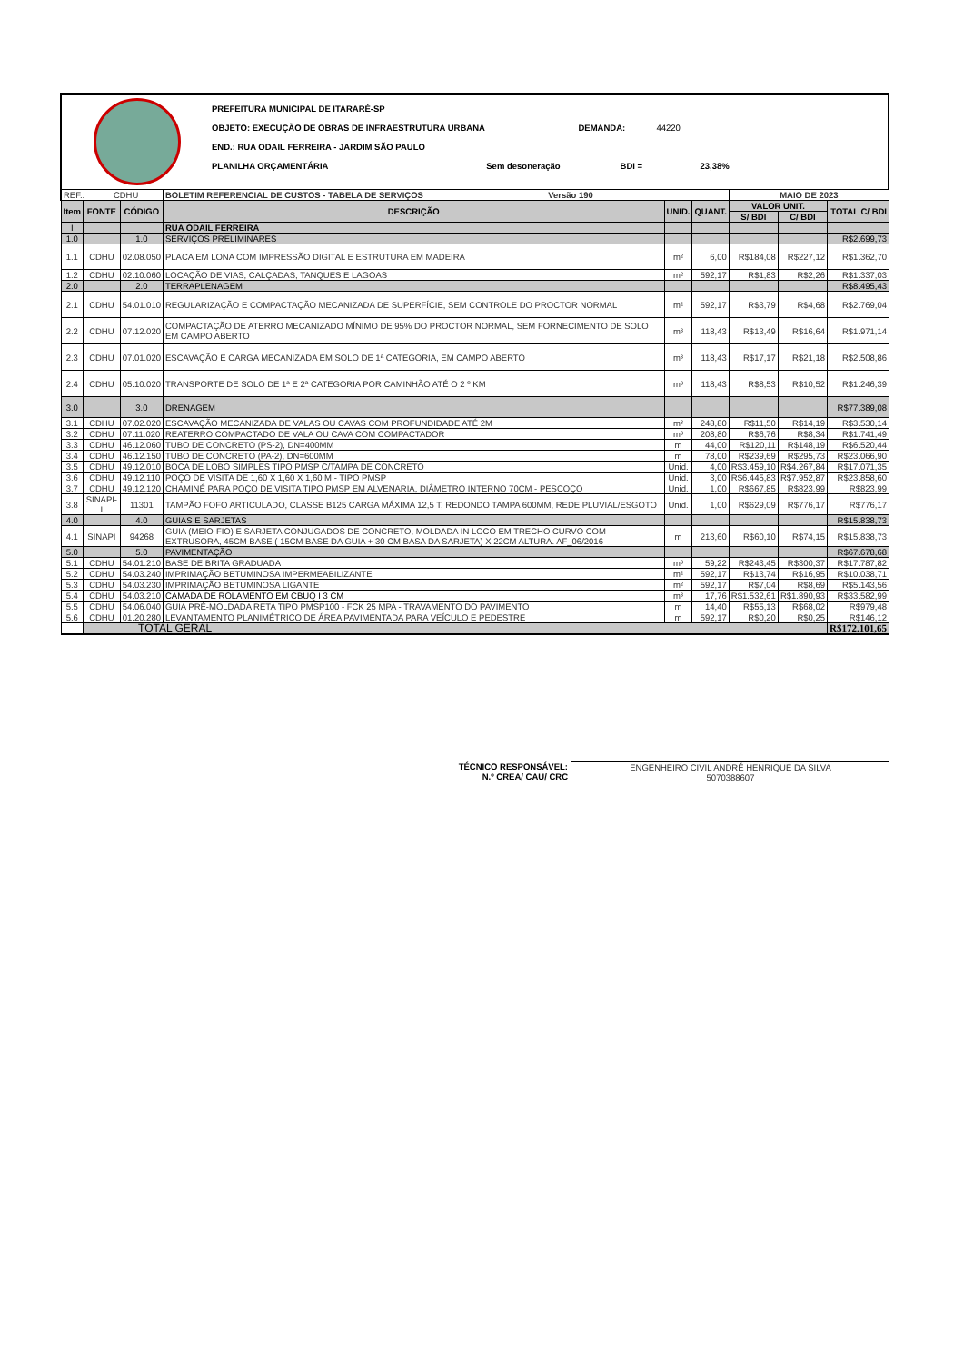PREFEITURA MUNICIPAL DE ITARARÉ-SP
OBJETO: EXECUÇÃO DE OBRAS DE INFRAESTRUTURA URBANA DEMANDA: 44220
END.: RUA ODAIL FERREIRA - JARDIM SÃO PAULO
PLANILHA ORÇAMENTÁRIA Sem desoneração BDI = 23,38%
| REF.: CDHU | | | BOLETIM REFERENCIAL DE CUSTOS - TABELA DE SERVIÇOS Versão 190 | | | MAIO DE 2023 | | |
| Item | FONTE | CÓDIGO | DESCRIÇÃO | UNID. | QUANT. | VALOR UNIT. | | TOTAL C/ BDI |
| | | | | | | S/ BDI | C/ BDI | |
| I | | | RUA ODAIL FERREIRA | | | | | |
| 1.0 | | 1.0 | SERVIÇOS PRELIMINARES | | | | | R$2.699,73 |
| 1.1 | CDHU | 02.08.050 | PLACA EM LONA COM IMPRESSÃO DIGITAL E ESTRUTURA EM MADEIRA | m² | 6,00 | R$184,08 | R$227,12 | R$1.362,70 |
| 1.2 | CDHU | 02.10.060 | LOCAÇÃO DE VIAS, CALÇADAS, TANQUES E LAGOAS | m² | 592,17 | R$1,83 | R$2,26 | R$1.337,03 |
| 2.0 | | 2.0 | TERRAPLENAGEM | | | | | R$8.495,43 |
| 2.1 | CDHU | 54.01.010 | REGULARIZAÇÃO E COMPACTAÇÃO MECANIZADA DE SUPERFÍCIE, SEM CONTROLE DO PROCTOR NORMAL | m² | 592,17 | R$3,79 | R$4,68 | R$2.769,04 |
| 2.2 | CDHU | 07.12.020 | COMPACTAÇÃO DE ATERRO MECANIZADO MÍNIMO DE 95% DO PROCTOR NORMAL, SEM FORNECIMENTO DE SOLO EM CAMPO ABERTO | m³ | 118,43 | R$13,49 | R$16,64 | R$1.971,14 |
| 2.3 | CDHU | 07.01.020 | ESCAVAÇÃO E CARGA MECANIZADA EM SOLO DE 1ª CATEGORIA, EM CAMPO ABERTO | m³ | 118,43 | R$17,17 | R$21,18 | R$2.508,86 |
| 2.4 | CDHU | 05.10.020 | TRANSPORTE DE SOLO DE 1ª E 2ª CATEGORIA POR CAMINHÃO ATÉ O 2 º KM | m³ | 118,43 | R$8,53 | R$10,52 | R$1.246,39 |
| 3.0 | | 3.0 | DRENAGEM | | | | | R$77.389,08 |
| 3.1 | CDHU | 07.02.020 | ESCAVAÇÃO MECANIZADA DE VALAS OU CAVAS COM PROFUNDIDADE ATÉ 2M | m³ | 248,80 | R$11,50 | R$14,19 | R$3.530,14 |
| 3.2 | CDHU | 07.11.020 | REATERRO COMPACTADO DE VALA OU CAVA COM COMPACTADOR | m³ | 208,80 | R$6,76 | R$8,34 | R$1.741,49 |
| 3.3 | CDHU | 46.12.060 | TUBO DE CONCRETO (PS-2), DN=400MM | m | 44,00 | R$120,11 | R$148,19 | R$6.520,44 |
| 3.4 | CDHU | 46.12.150 | TUBO DE CONCRETO (PA-2), DN=600MM | m | 78,00 | R$239,69 | R$295,73 | R$23.066,90 |
| 3.5 | CDHU | 49.12.010 | BOCA DE LOBO SIMPLES TIPO PMSP C/TAMPA DE CONCRETO | Unid. | 4,00 | R$3.459,10 | R$4.267,84 | R$17.071,35 |
| 3.6 | CDHU | 49.12.110 | POÇO DE VISITA DE 1,60 X 1,60 X 1,60 M - TIPO PMSP | Unid. | 3,00 | R$6.445,83 | R$7.952,87 | R$23.858,60 |
| 3.7 | CDHU | 49.12.120 | CHAMINÉ PARA POÇO DE VISITA TIPO PMSP EM ALVENARIA, DIÂMETRO INTERNO 70CM - PESCOÇO | Unid. | 1,00 | R$667,85 | R$823,99 | R$823,99 |
| 3.8 | SINAPI-I | 11301 | TAMPÃO FOFO ARTICULADO, CLASSE B125 CARGA MÁXIMA 12,5 T, REDONDO TAMPA 600MM, REDE PLUVIAL/ESGOTO | Unid. | 1,00 | R$629,09 | R$776,17 | R$776,17 |
| 4.0 | | 4.0 | GUIAS E SARJETAS | | | | | R$15.838,73 |
| 4.1 | SINAPI | 94268 | GUIA (MEIO-FIO) E SARJETA CONJUGADOS DE CONCRETO, MOLDADA IN LOCO EM TRECHO CURVO COM EXTRUSORA, 45CM BASE ( 15CM BASE DA GUIA + 30 CM BASA DA SARJETA) X 22CM ALTURA. AF_06/2016 | m | 213,60 | R$60,10 | R$74,15 | R$15.838,73 |
| 5.0 | | 5.0 | PAVIMENTAÇÃO | | | | | R$67.678,68 |
| 5.1 | CDHU | 54.01.210 | BASE DE BRITA GRADUADA | m³ | 59,22 | R$243,45 | R$300,37 | R$17.787,82 |
| 5.2 | CDHU | 54.03.240 | IMPRIMAÇÃO BETUMINOSA IMPERMEABILIZANTE | m² | 592,17 | R$13,74 | R$16,95 | R$10.038,71 |
| 5.3 | CDHU | 54.03.230 | IMPRIMAÇÃO BETUMINOSA LIGANTE | m² | 592,17 | R$7,04 | R$8,69 | R$5.143,56 |
| 5.4 | CDHU | 54.03.210 | CAMADA DE ROLAMENTO EM CBUQ I 3 CM | m³ | 17,76 | R$1.532,61 | R$1.890,93 | R$33.582,99 |
| 5.5 | CDHU | 54.06.040 | GUIA PRÉ-MOLDADA RETA TIPO PMSP100 - FCK 25 MPA - TRAVAMENTO DO PAVIMENTO | m | 14,40 | R$55,13 | R$68,02 | R$979,48 |
| 5.6 | CDHU | 01.20.280 | LEVANTAMENTO PLANIMÉTRICO DE ÁREA PAVIMENTADA PARA VEÍCULO E PEDESTRE | m | 592,17 | R$0,20 | R$0,25 | R$146,12 |
| | TOTAL GERAL | | | | | | | R$172.101,65 |
TÉCNICO RESPONSÁVEL:
N.º CREA/ CAU/ CRC
ENGENHEIRO CIVIL ANDRÉ HENRIQUE DA SILVA
5070388607